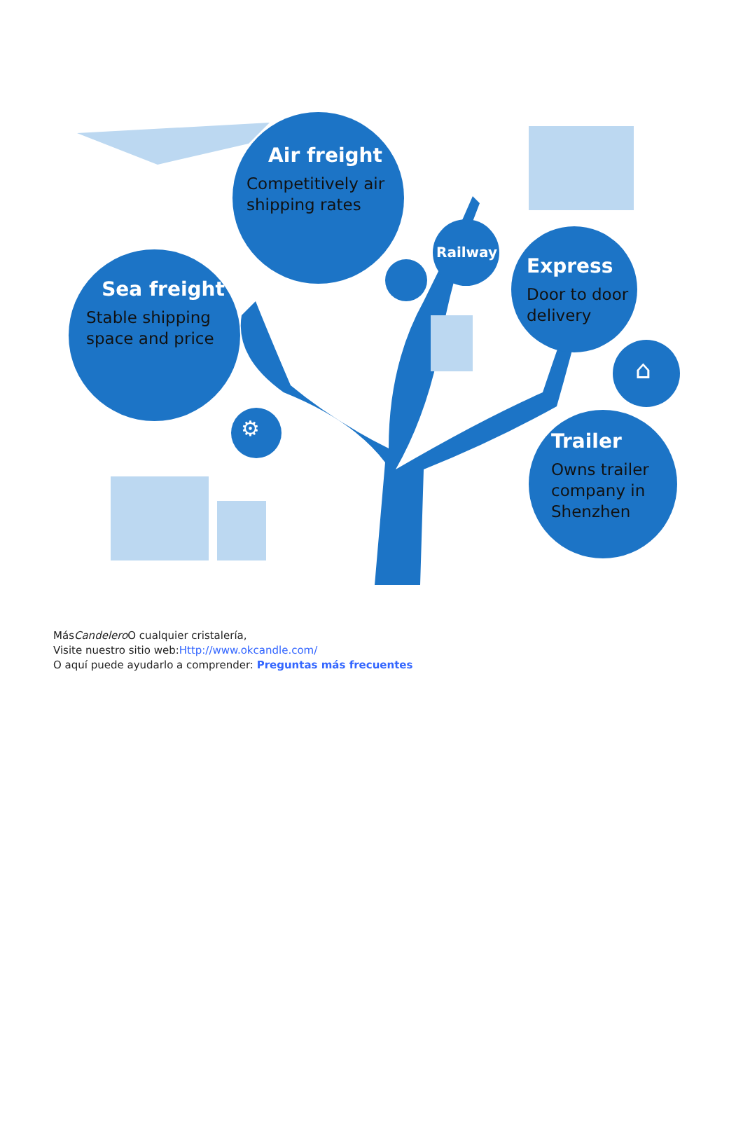Air freight
Competitively air shipping rates
Sea freight
Stable shipping space and price
Railway
Express
Door to door delivery
⌂
Trailer
Owns trailer company in Shenzhen
⚙
MásCandelero O cualquier cristalería,
Visite nuestro sitio web:Http://www.okcandle.com/
O aquí puede ayudarlo a comprender: Preguntas más frecuentes